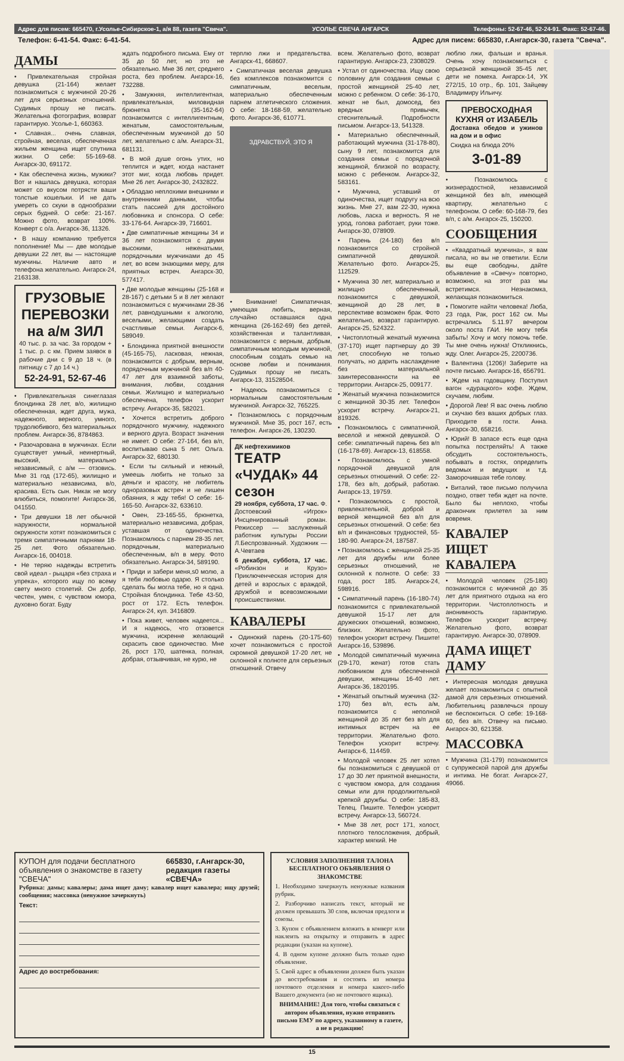Адрес для писем: 665470, г.Усолье-Сибирское-1, а/я 88, газета "Свеча". УСОЛЬЕ СВЕЧА АНГАРСК Телефоны: 52-67-46, 52-24-91. Факс: 52-67-46.
Телефон: 6-41-54. Факс: 6-41-54. Адрес для писем: 665830, г.Ангарск-30, газета "Свеча".
ДАМЫ
• Привлекательная стройная девушка (21-164) желает познакомиться с мужчиной 20-26 лет для серьезных отношений. Судимых прошу не писать. Желательна фотография, возврат гарантирую. Усолье-1, 660363.
• Славная... очень славная, стройная, веселая, обеспеченная жильем женщина ищет спутника жизни. О себе: 55-169-68. Ангарск-30, 691172.
• Как обеспечена жизнь, мужики? Вот и нашлась девушка, которая может со вкусом потрясти ваши толстые кошельки. И не дать умереть со скуки в однообразии серых будней. О себе: 21-167. Можно фото, возврат 100%. Конверт с о/а. Ангарск-36, 11326.
• В нашу компанию требуется пополнение! Мы — две молодые девушки 22 лет, вы — настоящие мужчины. Наличие авто и телефона желательно. Ангарск-24, 2163138.
ГРУЗОВЫЕ ПЕРЕВОЗКИ
на а/м ЗИЛ
40 тыс. р. за час. За городом + 1 тыс. р. с км. Прием заявок в рабочие дни с 9 до 18 ч. (в пятницу с 7 до 14 ч.)
52-24-91, 52-67-46
• Привлекательная синеглазая блондинка 28 лет, в/о, жилищно обеспеченная, ждет друга, мужа, надежного, верного, умного, трудолюбивого, без материальных проблем. Ангарск-36, 8784863.
• Разочарована в мужчинах. Если существует умный, неинертный, высокий, материально независимый, с а/м — отзовись. Мне 31 год (172-65), жилищно и материально независима, в/о, красива. Есть сын. Никак не могу влюбиться, помогите! Ангарск-36, 041550.
• Три девушки 18 лет обычной наружности, нормальной окружности хотят познакомиться с тремя симпатичными парнями 18-25 лет. Фото обязательно. Ангарск-16, 004018.
• Не теряю надежды встретить свой идеал - рыцаря «без страха и упрека», которого ищу по всему свету много столетий. Он добр, честен, умен, с чувством юмора, духовно богат. Буду
ждать подробного письма. Ему от 35 до 50 лет, но это не обязательно. Мне 36 лет, среднего роста, без проблем. Ангарск-16, 732288.
• Замужняя, интеллигентная, привлекательная, миловидная брюнетка (35-162-64) познакомится с интеллигентным, женатым, самостоятельным, обеспеченным мужчиной до 50 лет, желательно с а/м. Ангарск-31, 681131.
• В мой душе огонь утих, но теплится и ждет, когда настанет этот миг, когда любовь придет. Мне 26 лет. Ангарск-30, 2432822.
• Обладаю неплохими внешними и внутренними данными, чтобы стать пассией для достойного любовника и спонсора. О себе: 33-176-64. Ангарск-39, 716601.
• Две симпатичные женщины 34 и 36 лет познакомятся с двумя высокими, неженатыми, порядочными мужчинами до 45 лет, во всем знающими меру, для приятных встреч. Ангарск-30, 577417.
• Две молодые женщины (25-168 и 28-167) с детьми 5 и 8 лет желают познакомиться с мужчинами 28-36 лет, равнодушными к алкоголю, веселыми, желающими создать счастливые семьи. Ангарск-6, 589049.
• Блондинка приятной внешности (45-165-75), ласковая, нежная, познакомится с добрым, верным, порядочным мужчиной без в/п 40-47 лет для взаимной заботы, внимания, любви, создания семьи. Жилищно и материально обеспечена, телефон ускорит встречу. Ангарск-35, 582021.
• Хочется встретить доброго порядочного мужчину, надежного и верного друга. Возраст значения не имеет. О себе: 27-164, без в/п, воспитываю сына 5 лет. Ольга. Ангарск-32, 680130.
• Если ты сильный и нежный, умеешь любить не только за деньги и красоту, не любитель одноразовых встреч и не лишен обаяния, я жду тебя! О себе: 16-165-50. Ангарск-32, 633610.
• Овен, 23-165-55, брюнетка, материально независима, добрая, уставшая от одиночества. Познакомлюсь с парнем 28-35 лет, порядочным, материально обеспеченным, в/п в меру. Фото обязательно. Ангарск-34, 589190.
• Приди и забери меня,s0 молю, а я тебя любовью одарю. Я столько сделать бы могла тебе, но я одна. Стройная блондинка. Тебе 43-50, рост от 172. Есть телефон. Ангарск-24, куп. 3416809.
• Пока живет, человек надеется... И я надеюсь, что отзовется мужчина, искренне желающий скрасить свое одиночество. Мне 26, рост 170, шатенка, полная, добрая, отзывчивая, не курю, не
терплю лжи и предательства. Ангарск-41, 668607.
• Симпатичная веселая девушка без комплексов познакомится с симпатичным, веселым, материально обеспеченным парнем атлетического сложения. О себе: 18-168-59, желательно фото. Ангарск-36, 610771.
ЗДРАВСТВУЙ, ЭТО Я
• Внимание! Симпатичная, умеющая любить, верная, случайно оставшаяся одна женщина (26-162-69) без детей, хозяйственная и талантливая, познакомится с верным, добрым, симпатичным молодым мужчиной, способным создать семью на основе любви и понимания. Судимых прошу не писать. Ангарск-13, 31528504.
• Надеюсь познакомиться с нормальным самостоятельным мужчиной. Ангарск-32, 765225.
• Познакомлюсь с порядочным мужчиной. Мне 35, рост 167, есть телефон. Ангарск-26, 130230.
ДК нефтехимиков
ТЕАТР «ЧУДАК» 44 сезон
29 ноября, суббота, 17 час. Ф. Достоевский «Игрок» Инсценированный роман. Режиссер — заслуженный работник культуры России Л.Беспрозванный. Художник — А.Чевтаев
6 декабря, суббота, 17 час. «Робинзон и Крузо» Приключенческая история для детей и взрослых с враждой, дружбой и всевозможными происшествиями.
КАВАЛЕРЫ
• Одинокий парень (20-175-60) хочет познакомиться с простой скромной девушкой 17-20 лет, не склонной к полноте для серьезных отношений. Отвечу
всем. Желательно фото, возврат гарантирую. Ангарск-23, 2308029.
• Устал от одиночества. Ищу свою половину для создания семьи с простой женщиной 25-40 лет, можно с ребенком. О себе: 36-170, женат не был, домосед, без вредных привычек, стеснительный. Подробности письмом. Ангарск-13, 541328.
• Материально обеспеченный, работающий мужчина (31-178-80), сыну 9 лет, познакомится для создания семьи с порядочной женщиной, близкой по возрасту, можно с ребенком. Ангарск-32, 583161.
• Мужчина, уставший от одиночества, ищет подругу на всю жизнь. Мне 27, вам 22-30, нужна любовь, ласка и верность. Я не урод, голова работает, руки тоже. Ангарск-30, 078909.
• Парень (24-180) без в/п познакомится со стройной симпатичной девушкой. Желательно фото. Ангарск-25, 112529.
• Мужчина 30 лет, материально и жилищно обеспеченный, познакомится с девушкой, женщиной до 28 лет, в перспективе возможен брак. Фото желательно, возврат гарантирую. Ангарск-25, 524322.
• Чистоплотный женатый мужчина (37-170) ищет партнершу до 39 лет, способную не только получать, но дарить наслаждение без материальной заинтересованности на ее территории. Ангарск-25, 009177.
• Женатый мужчина познакомится с женщиной 30-35 лет. Телефон ускорит встречу. Ангарск-21, 819326.
• Познакомлюсь с симпатичной, веселой и нежной девушкой. О себе: симпатичный парень без в/п (16-178-69). Ангарск-13, 618558.
• Познакомлюсь с умной порядочной девушкой для серьезных отношений. О себе: 22-178, без в/п, добрый, работаю. Ангарск-13, 19759.
• Познакомлюсь с простой, привлекательной, доброй и верной женщиной без в/п для серьезных отношений. О себе: без в/п и финансовых трудностей, 55-180-90. Ангарск-24, 187587.
• Познакомлюсь с женщиной 25-35 лет для дружбы или более серьезных отношений, не склонной к полноте. О себе: 33 года, рост 185. Ангарск-24, 598916.
• Симпатичный парень (16-180-74) познакомится с привлекательной девушкой 15-17 лет для дружеских отношений, возможно, близких. Желательно фото, телефон ускорит встречу. Пишите! Ангарск-16, 539896.
• Молодой симпатичный мужчина (29-170, женат) готов стать любовником для обеспеченной девушки, женщины 16-40 лет. Ангарск-36, 1820195.
• Женатый опытный мужчина (32-170) без в/п, есть а/м, познакомится с неполной женщиной до 35 лет без в/п для интимных встреч на ее территории. Желательно фото. Телефон ускорит встречу. Ангарск-6, 114459.
• Молодой человек 25 лет хотел бы познакомиться с девушкой от 17 до 30 лет приятной внешности, с чувством юмора, для создания семьи или для продолжительной крепкой дружбы. О себе: 185-83, Телец. Пишите. Телефон ускорит встречу. Ангарск-13, 560724.
• Мне 38 лет, рост 171, холост, плотного телосложения, добрый, характер мягкий. Не
люблю лжи, фальши и вранья. Очень хочу познакомиться с серьезной женщиной 35-45 лет, дети не помеха. Ангарск-14, УК 272/15, 10 отр., бр. 101, Зайцеву Владимиру Ильичу.
ПРЕВОСХОДНАЯ КУХНЯ от ИЗАБЕЛЬ
Доставка обедов и ужинов на дом и в офис
Скидка на блюда 20%
3-01-89
• Познакомлюсь с жизнерадостной, независимой женщиной без в/п, имеющей квартиру, желательно с телефоном. О себе: 60-168-79, без в/п, с а/м. Ангарск-25, 150200.
СООБЩЕНИЯ
• «Квадратный мужчина», я вам писала, но вы не ответили. Если вы еще свободны, дайте объявление в «Свечу» повторно, возможно, на этот раз мы встретимся. Незнакомка, желающая познакомиться.
• Помогите найти человека! Люба, 23 года, Рак, рост 162 см. Мы встречались 5.11.97 вечером около поста ГАИ. Не могу тебя забыть! Хочу и могу помочь тебе. Ты мне очень нужна! Откликнись, жду. Олег. Ангарск-25, 2200736.
• Валентина (1206)! Заберите на почте письмо. Ангарск-16, 656791.
• Ждем на годовщину. Поступил вагон «дурацкого» кофе. Ждем, скучаем, любим.
• Дорогой Лев! Я вас очень люблю и скучаю без ваших добрых глаз. Приходите в гости. Анна. Ангарск-30, 658216.
• Юрий! В запасе есть еще одна попытка постреляйть! А также обсудить состоятельность, побывать в гостях, определить ведомых и ведущих и т.д. Заморочившая тебе голову.
• Виталий, твое письмо получила поздно, ответ тебя ждет на почте. Было бы неплохо, чтобы дракончик прилетел за ним вовремя.
КАВАЛЕР ИЩЕТ КАВАЛЕРА
• Молодой человек (25-180) познакомится с мужчиной до 35 лет для приятного отдыха на его территории. Чистоплотность и анонимность гарантирую. Телефон ускорит встречу. Желательно фото, возврат гарантирую. Ангарск-30, 078909.
ДАМА ИЩЕТ ДАМУ
• Интересная молодая девушка желает познакомиться с опытной дамой для серьезных отношений. Любительниц развлечься прошу не беспокоиться. О себе: 19-168-60, без в/п. Отвечу на письмо. Ангарск-30, 621358.
МАССОВКА
• Мужчина (31-179) познакомится с супружеской парой для дружбы и интима. Не богат. Ангарск-27, 49066.
КУПОН для подачи бесплатного объявления о знакомстве в газету "СВЕЧА"
665830, г.Ангарск-30, редакция газеты «СВЕЧА»
Рубрика: дамы; кавалеры; дама ищет даму; кавалер ищет кавалера; ищу друзей; сообщения; массовка (ненужное зачеркнуть)
Текст:
Адрес до востребования:
УСЛОВИЯ ЗАПОЛНЕНИЯ ТАЛОНА БЕСПЛАТНОГО ОБЪЯВЛЕНИЯ О ЗНАКОМСТВЕ
1. Необходимо зачеркнуть ненужные названия рубрик.
2. Разборчиво написать текст, который не должен превышать 30 слов, включая предлоги и союзы.
3. Купон с объявлением вложить в конверт или наклеить на открытку и отправить в адрес редакции (указан на купоне).
4. В одном купоне должно быть только одно объявление.
5. Свой адрес в объявлении должен быть указан до востребования и состоять из номера почтового отделения и номера какого-либо Вашего документа (но не почтового ящика).
ВНИМАНИЕ! Для того, чтобы связаться с автором объявления, нужно отправить письмо ЕМУ по адресу, указанному в газете, а не в редакцию!
15